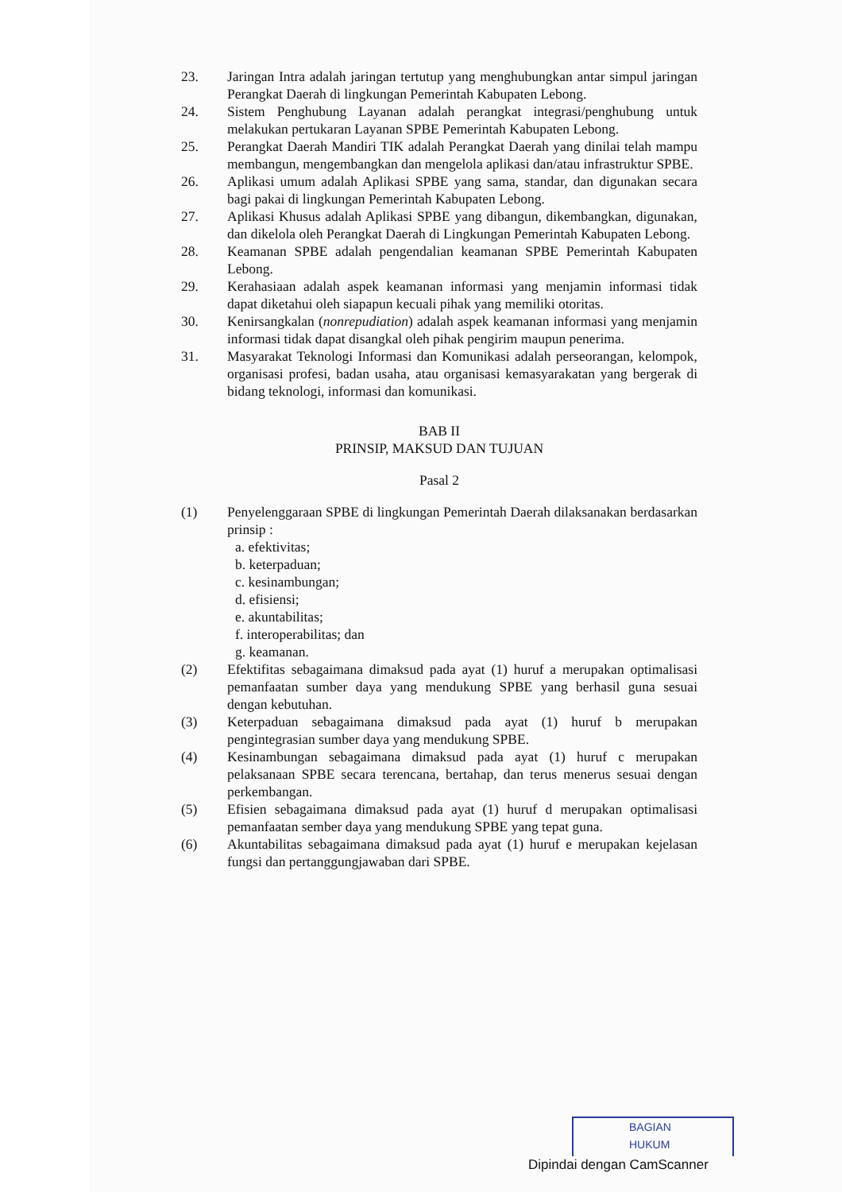23. Jaringan Intra adalah jaringan tertutup yang menghubungkan antar simpul jaringan Perangkat Daerah di lingkungan Pemerintah Kabupaten Lebong.
24. Sistem Penghubung Layanan adalah perangkat integrasi/penghubung untuk melakukan pertukaran Layanan SPBE Pemerintah Kabupaten Lebong.
25. Perangkat Daerah Mandiri TIK adalah Perangkat Daerah yang dinilai telah mampu membangun, mengembangkan dan mengelola aplikasi dan/atau infrastruktur SPBE.
26. Aplikasi umum adalah Aplikasi SPBE yang sama, standar, dan digunakan secara bagi pakai di lingkungan Pemerintah Kabupaten Lebong.
27. Aplikasi Khusus adalah Aplikasi SPBE yang dibangun, dikembangkan, digunakan, dan dikelola oleh Perangkat Daerah di Lingkungan Pemerintah Kabupaten Lebong.
28. Keamanan SPBE adalah pengendalian keamanan SPBE Pemerintah Kabupaten Lebong.
29. Kerahasiaan adalah aspek keamanan informasi yang menjamin informasi tidak dapat diketahui oleh siapapun kecuali pihak yang memiliki otoritas.
30. Kenirsangkalan (nonrepudiation) adalah aspek keamanan informasi yang menjamin informasi tidak dapat disangkal oleh pihak pengirim maupun penerima.
31. Masyarakat Teknologi Informasi dan Komunikasi adalah perseorangan, kelompok, organisasi profesi, badan usaha, atau organisasi kemasyarakatan yang bergerak di bidang teknologi, informasi dan komunikasi.
BAB II
PRINSIP, MAKSUD DAN TUJUAN
Pasal 2
(1) Penyelenggaraan SPBE di lingkungan Pemerintah Daerah dilaksanakan berdasarkan prinsip :
a. efektivitas;
b. keterpaduan;
c. kesinambungan;
d. efisiensi;
e. akuntabilitas;
f. interoperabilitas; dan
g. keamanan.
(2) Efektifitas sebagaimana dimaksud pada ayat (1) huruf a merupakan optimalisasi pemanfaatan sumber daya yang mendukung SPBE yang berhasil guna sesuai dengan kebutuhan.
(3) Keterpaduan sebagaimana dimaksud pada ayat (1) huruf b merupakan pengintegrasian sumber daya yang mendukung SPBE.
(4) Kesinambungan sebagaimana dimaksud pada ayat (1) huruf c merupakan pelaksanaan SPBE secara terencana, bertahap, dan terus menerus sesuai dengan perkembangan.
(5) Efisien sebagaimana dimaksud pada ayat (1) huruf d merupakan optimalisasi pemanfaatan sember daya yang mendukung SPBE yang tepat guna.
(6) Akuntabilitas sebagaimana dimaksud pada ayat (1) huruf e merupakan kejelasan fungsi dan pertanggungjawaban dari SPBE.
BAGIAN
HUKUM
Dipindai dengan CamScanner